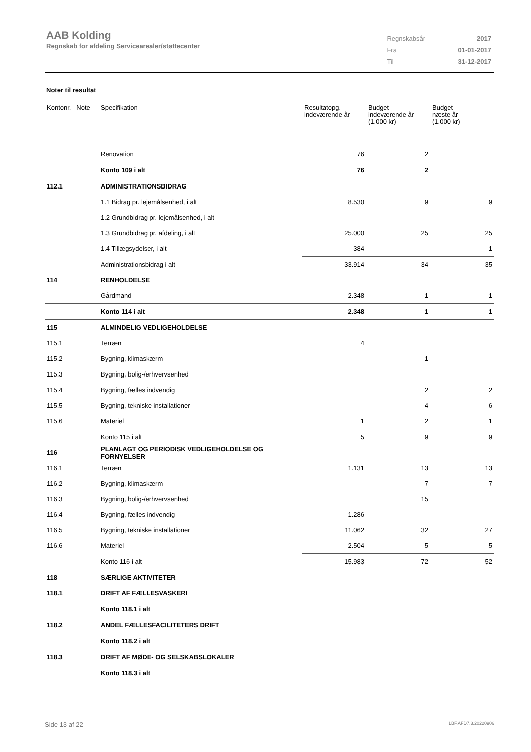AAB Kolding
Regnskab for afdeling Servicearealer/støttecenter
| Regnskabsår | 2017 |
| Fra | 01-01-2017 |
| Til | 31-12-2017 |
Noter til resultat
| Kontonr. Note | Specifikation | Resultatopg. indeværende år | Budget indeværende år (1.000 kr) | Budget næste år (1.000 kr) |
| --- | --- | --- | --- | --- |
| | Renovation | 76 | 2 | |
| | Konto 109 i alt | 76 | 2 | |
| 112.1 | ADMINISTRATIONSBIDRAG | | | |
| | 1.1 Bidrag pr. lejemålsenhed, i alt | 8.530 | 9 | 9 |
| | 1.2 Grundbidrag pr. lejemålsenhed, i alt | | | |
| | 1.3 Grundbidrag pr. afdeling, i alt | 25.000 | 25 | 25 |
| | 1.4 Tillægsydelser, i alt | 384 | | 1 |
| | Administrationsbidrag i alt | 33.914 | 34 | 35 |
| 114 | RENHOLDELSE | | | |
| | Gårdmand | 2.348 | 1 | 1 |
| | Konto 114 i alt | 2.348 | 1 | 1 |
| 115 | ALMINDELIG VEDLIGEHOLDELSE | | | |
| 115.1 | Terræn | 4 | | |
| 115.2 | Bygning, klimaskærm | | 1 | |
| 115.3 | Bygning, bolig-/erhvervsenhed | | | |
| 115.4 | Bygning, fælles indvendig | | 2 | 2 |
| 115.5 | Bygning, tekniske installationer | | 4 | 6 |
| 115.6 | Materiel | 1 | 2 | 1 |
| | Konto 115 i alt | 5 | 9 | 9 |
| 116 | PLANLAGT OG PERIODISK VEDLIGEHOLDELSE OG FORNYELSER | | | |
| 116.1 | Terræn | 1.131 | 13 | 13 |
| 116.2 | Bygning, klimaskærm | | 7 | 7 |
| 116.3 | Bygning, bolig-/erhvervsenhed | | 15 | |
| 116.4 | Bygning, fælles indvendig | 1.286 | | |
| 116.5 | Bygning, tekniske installationer | 11.062 | 32 | 27 |
| 116.6 | Materiel | 2.504 | 5 | 5 |
| | Konto 116 i alt | 15.983 | 72 | 52 |
| 118 | SÆRLIGE AKTIVITETER | | | |
| 118.1 | DRIFT AF FÆLLESVASKERI | | | |
| | Konto 118.1 i alt | | | |
| 118.2 | ANDEL FÆLLESFACILITETERS DRIFT | | | |
| | Konto 118.2 i alt | | | |
| 118.3 | DRIFT AF MØDE- OG SELSKABSLOKALER | | | |
| | Konto 118.3 i alt | | | |
Side 13 af 22 LBF.AFD7.3.20220906